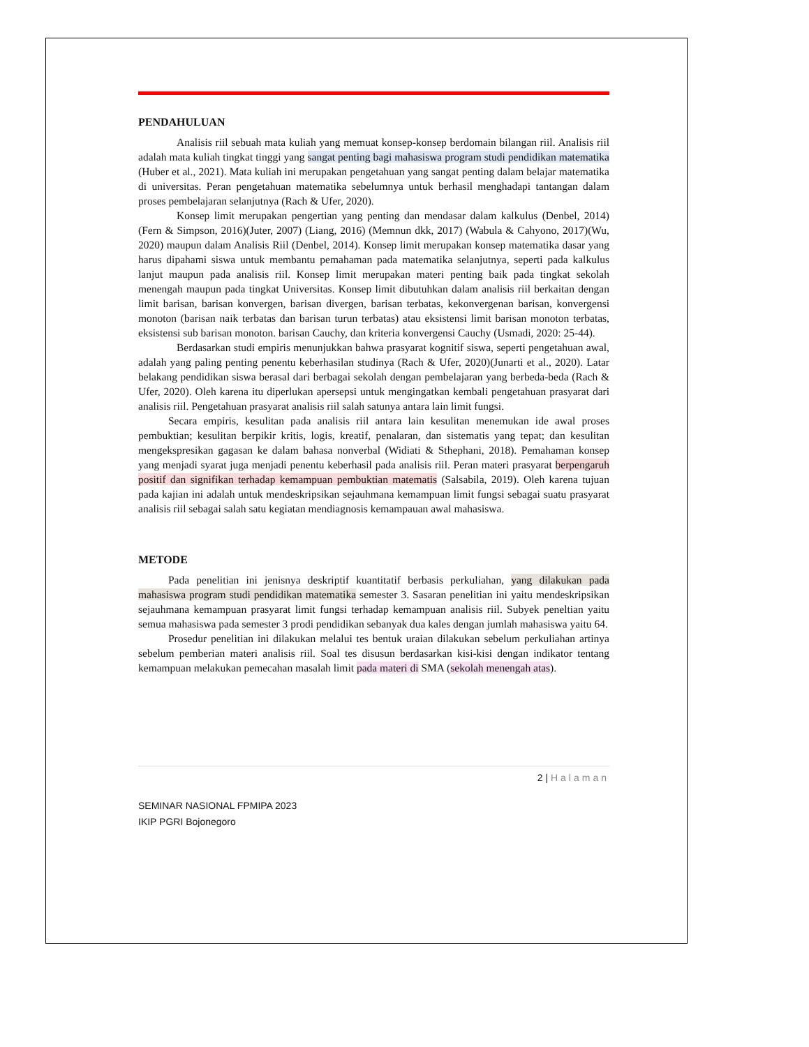PENDAHULUAN
Analisis riil sebuah mata kuliah yang memuat konsep-konsep berdomain bilangan riil. Analisis riil adalah mata kuliah tingkat tinggi yang sangat penting bagi mahasiswa program studi pendidikan matematika (Huber et al., 2021). Mata kuliah ini merupakan pengetahuan yang sangat penting dalam belajar matematika di universitas. Peran pengetahuan matematika sebelumnya untuk berhasil menghadapi tantangan dalam proses pembelajaran selanjutnya (Rach & Ufer, 2020).
Konsep limit merupakan pengertian yang penting dan mendasar dalam kalkulus (Denbel, 2014)(Fern & Simpson, 2016)(Juter, 2007) (Liang, 2016) (Memnun dkk, 2017) (Wabula & Cahyono, 2017)(Wu, 2020) maupun dalam Analisis Riil (Denbel, 2014). Konsep limit merupakan konsep matematika dasar yang harus dipahami siswa untuk membantu pemahaman pada matematika selanjutnya, seperti pada kalkulus lanjut maupun pada analisis riil. Konsep limit merupakan materi penting baik pada tingkat sekolah menengah maupun pada tingkat Universitas. Konsep limit dibutuhkan dalam analisis riil berkaitan dengan limit barisan, barisan konvergen, barisan divergen, barisan terbatas, kekonvergenan barisan, konvergensi monoton (barisan naik terbatas dan barisan turun terbatas) atau eksistensi limit barisan monoton terbatas, eksistensi sub barisan monoton. barisan Cauchy, dan kriteria konvergensi Cauchy (Usmadi, 2020: 25-44).
Berdasarkan studi empiris menunjukkan bahwa prasyarat kognitif siswa, seperti pengetahuan awal, adalah yang paling penting penentu keberhasilan studinya (Rach & Ufer, 2020)(Junarti et al., 2020). Latar belakang pendidikan siswa berasal dari berbagai sekolah dengan pembelajaran yang berbeda-beda (Rach & Ufer, 2020). Oleh karena itu diperlukan apersepsi untuk mengingatkan kembali pengetahuan prasyarat dari analisis riil. Pengetahuan prasyarat analisis riil salah satunya antara lain limit fungsi.
Secara empiris, kesulitan pada analisis riil antara lain kesulitan menemukan ide awal proses pembuktian; kesulitan berpikir kritis, logis, kreatif, penalaran, dan sistematis yang tepat; dan kesulitan mengekspresikan gagasan ke dalam bahasa nonverbal (Widiati & Sthephani, 2018). Pemahaman konsep yang menjadi syarat juga menjadi penentu keberhasil pada analisis riil. Peran materi prasyarat berpengaruh positif dan signifikan terhadap kemampuan pembuktian matematis (Salsabila, 2019). Oleh karena tujuan pada kajian ini adalah untuk mendeskripsikan sejauhmana kemampuan limit fungsi sebagai suatu prasyarat analisis riil sebagai salah satu kegiatan mendiagnosis kemampauan awal mahasiswa.
METODE
Pada penelitian ini jenisnya deskriptif kuantitatif berbasis perkuliahan, yang dilakukan pada mahasiswa program studi pendidikan matematika semester 3. Sasaran penelitian ini yaitu mendeskripsikan sejauhmana kemampuan prasyarat limit fungsi terhadap kemampuan analisis riil. Subyek peneltian yaitu semua mahasiswa pada semester 3 prodi pendidikan sebanyak dua kales dengan jumlah mahasiswa yaitu 64.
Prosedur penelitian ini dilakukan melalui tes bentuk uraian dilakukan sebelum perkuliahan artinya sebelum pemberian materi analisis riil. Soal tes disusun berdasarkan kisi-kisi dengan indikator tentang kemampuan melakukan pemecahan masalah limit pada materi di SMA (sekolah menengah atas).
2 | Halaman
SEMINAR NASIONAL FPMIPA 2023
IKIP PGRI Bojonegoro